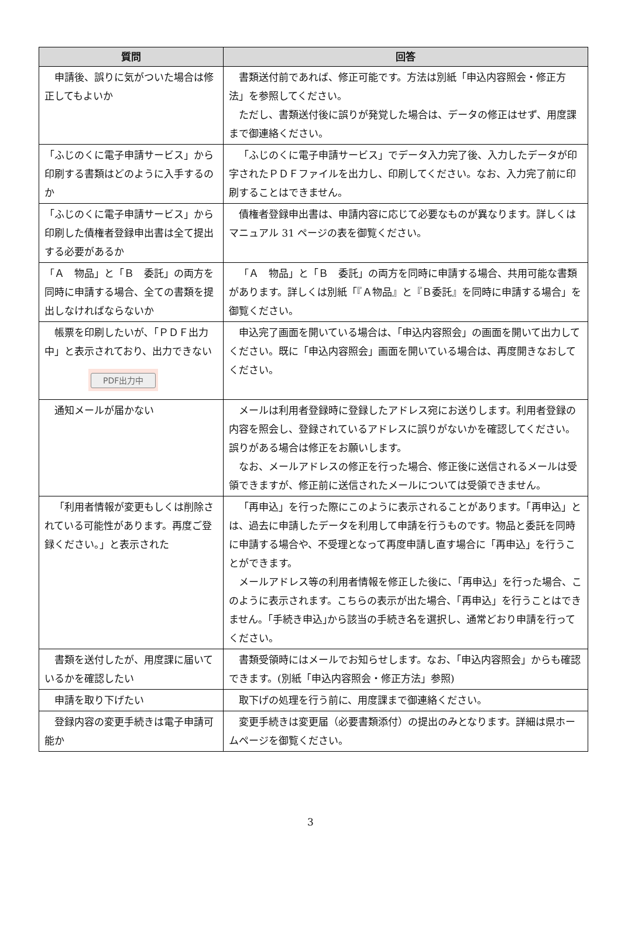| 質問 | 回答 |
| --- | --- |
| 申請後、誤りに気がついた場合は修正してもよいか | 書類送付前であれば、修正可能です。方法は別紙「申込内容照会・修正方法」を参照してください。 ただし、書類送付後に誤りが発覚した場合は、データの修正はせず、用度課まで御連絡ください。 |
| 「ふじのくに電子申請サービス」から印刷する書類はどのように入手するのか | 「ふじのくに電子申請サービス」でデータ入力完了後、入力したデータが印字されたＰＤＦファイルを出力し、印刷してください。なお、入力完了前に印刷することはできません。 |
| 「ふじのくに電子申請サービス」から印刷した債権者登録申出書は全て提出する必要があるか | 債権者登録申出書は、申請内容に応じて必要なものが異なります。詳しくはマニュアル 31 ページの表を御覧ください。 |
| 「Ａ 物品」と「Ｂ 委託」の両方を同時に申請する場合、全ての書類を提出しなければならないか | 「Ａ 物品」と「Ｂ 委託」の両方を同時に申請する場合、共用可能な書類があります。詳しくは別紙「『Ａ物品』と『Ｂ委託』を同時に申請する場合」を御覧ください。 |
| 帳票を印刷したいが､「ＰＤＦ出力中」と表示されており、出力できない PDF出力中 | 申込完了画面を開いている場合は､「申込内容照会」の画面を開いて出力してください。既に「申込内容照会」画面を開いている場合は、再度開きなおしてください。 |
| 通知メールが届かない | メールは利用者登録時に登録したアドレス宛にお送りします。利用者登録の内容を照会し、登録されているアドレスに誤りがないかを確認してください。誤りがある場合は修正をお願いします。 なお、メールアドレスの修正を行った場合、修正後に送信されるメールは受領できますが、修正前に送信されたメールについては受領できません。 |
| 「利用者情報が変更もしくは削除されている可能性があります。再度ご登録ください。」と表示された | 「再申込」を行った際にこのように表示されることがあります。「再申込」とは、過去に申請したデータを利用して申請を行うものです。物品と委託を同時に申請する場合や、不受理となって再度申請し直す場合に「再申込」を行うことができます。 メールアドレス等の利用者情報を修正した後に､「再申込」を行った場合、このように表示されます。こちらの表示が出た場合、「再申込」を行うことはできません｡「手続き申込｣から該当の手続き名を選択し、通常どおり申請を行ってください。 |
| 書類を送付したが、用度課に届いているかを確認したい | 書類受領時にはメールでお知らせします。なお､「申込内容照会」からも確認できます。(別紙「申込内容照会・修正方法」参照) |
| 申請を取り下げたい | 取下げの処理を行う前に、用度課まで御連絡ください。 |
| 登録内容の変更手続きは電子申請可能か | 変更手続きは変更届（必要書類添付）の提出のみとなります。詳細は県ホームページを御覧ください。 |
3